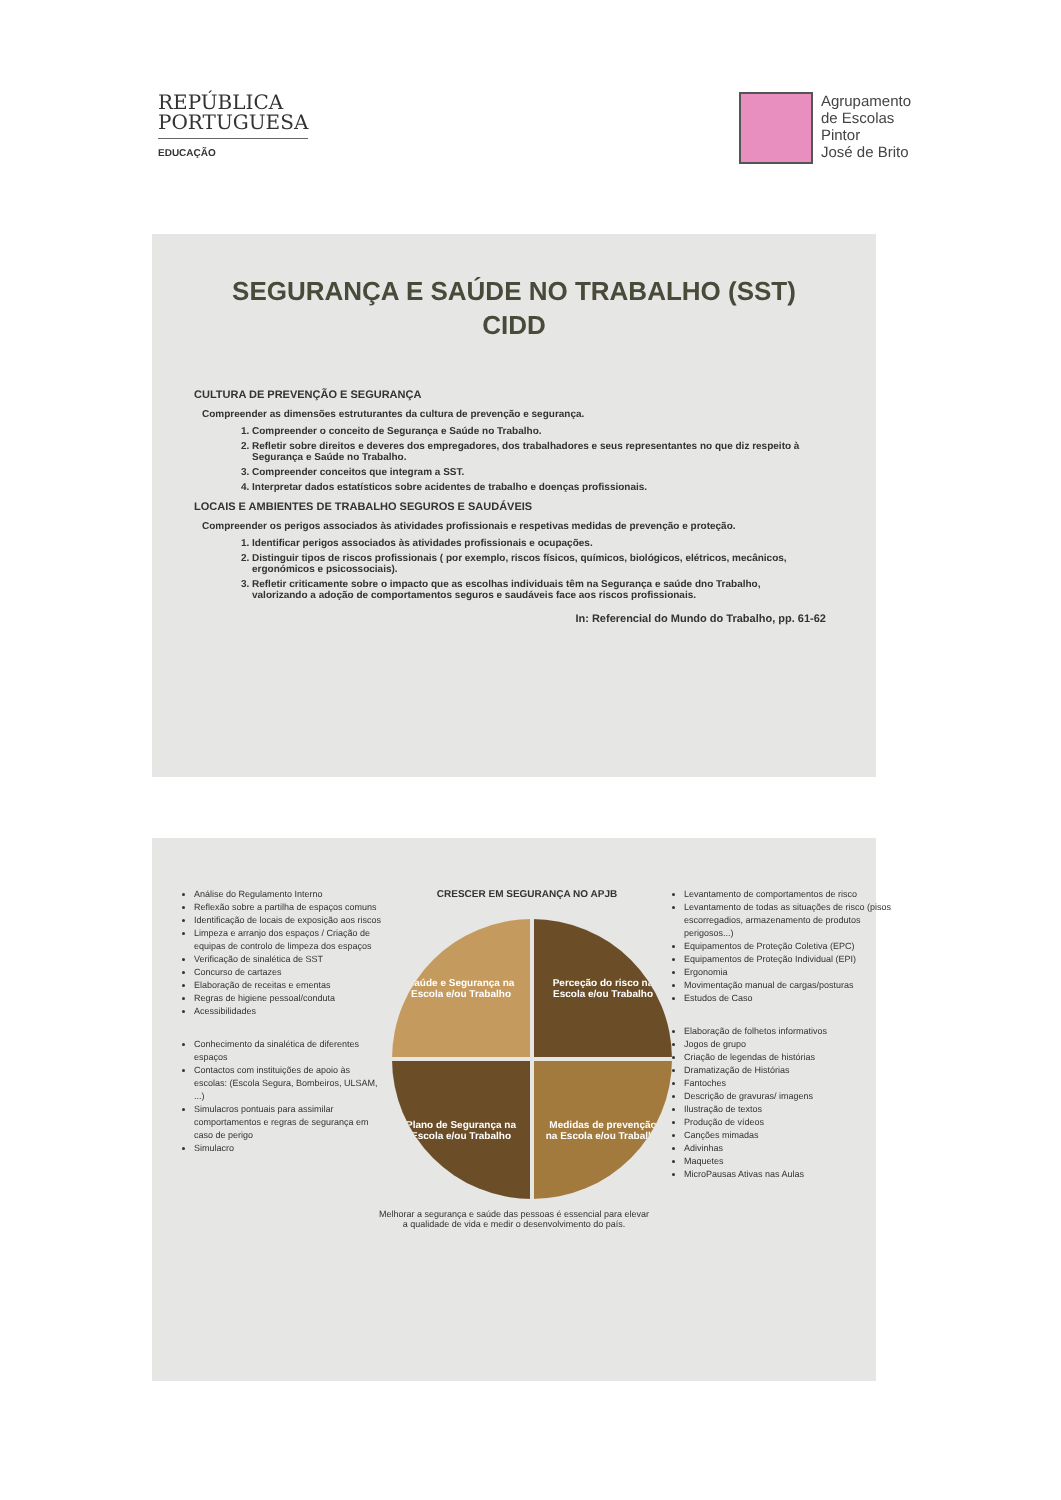REPÚBLICA
PORTUGUESA
EDUCAÇÃO
Agrupamento
de Escolas
Pintor
José de Brito
SEGURANÇA E SAÚDE NO TRABALHO (SST)
CIDD
CULTURA DE PREVENÇÃO E SEGURANÇA
Compreender as dimensões estruturantes da cultura de prevenção e segurança.
1. Compreender o conceito de Segurança e Saúde no Trabalho.
2. Refletir sobre direitos e deveres dos empregadores, dos trabalhadores e seus representantes no que diz respeito à Segurança e Saúde no Trabalho.
3. Compreender conceitos que integram a SST.
4. Interpretar dados estatísticos sobre acidentes de trabalho e doenças profissionais.
LOCAIS E AMBIENTES DE TRABALHO SEGUROS E SAUDÁVEIS
Compreender os perigos associados às atividades profissionais e respetivas medidas de prevenção e proteção.
1. Identificar perigos associados às atividades profissionais e ocupações.
2. Distinguir tipos de riscos profissionais ( por exemplo, riscos físicos, químicos, biológicos, elétricos, mecânicos, ergonómicos e psicossociais).
3. Refletir criticamente sobre o impacto que as escolhas individuais têm na Segurança e saúde dno Trabalho, valorizando a adoção de comportamentos seguros e saudáveis face aos riscos profissionais.
In: Referencial do Mundo do Trabalho, pp. 61-62
Análise do Regulamento Interno
Reflexão sobre a partilha de espaços comuns
Identificação de locais de exposição aos riscos
Limpeza e arranjo dos espaços / Criação de equipas de controlo de limpeza dos espaços
Verificação de sinalética de SST
Concurso de cartazes
Elaboração de receitas e ementas
Regras de higiene pessoal/conduta
Acessibilidades
Conhecimento da sinalética de diferentes espaços
Contactos com instituições de apoio às escolas: (Escola Segura, Bombeiros, ULSAM, ...)
Simulacros pontuais para assimilar comportamentos e regras de segurança em caso de perigo
Simulacro
CRESCER EM SEGURANÇA NO APJB
Saúde e Segurança na Escola e/ou Trabalho
Perceção do risco na Escola e/ou Trabalho
Plano de Segurança na Escola e/ou Trabalho
Medidas de prevenção na Escola e/ou Trabalho
Levantamento de comportamentos de risco
Levantamento de todas as situações de risco (pisos escorregadios, armazenamento de produtos perigosos...)
Equipamentos de Proteção Coletiva (EPC)
Equipamentos de Proteção Individual (EPI)
Ergonomia
Movimentação manual de cargas/posturas
Estudos de Caso
Elaboração de folhetos informativos
Jogos de grupo
Criação de legendas de histórias
Dramatização de Histórias
Fantoches
Descrição de gravuras/ imagens
Ilustração de textos
Produção de vídeos
Canções mimadas
Adivinhas
Maquetes
MicroPausas Ativas nas Aulas
Melhorar a segurança e saúde das pessoas é essencial para elevar
a qualidade de vida e medir o desenvolvimento do país.